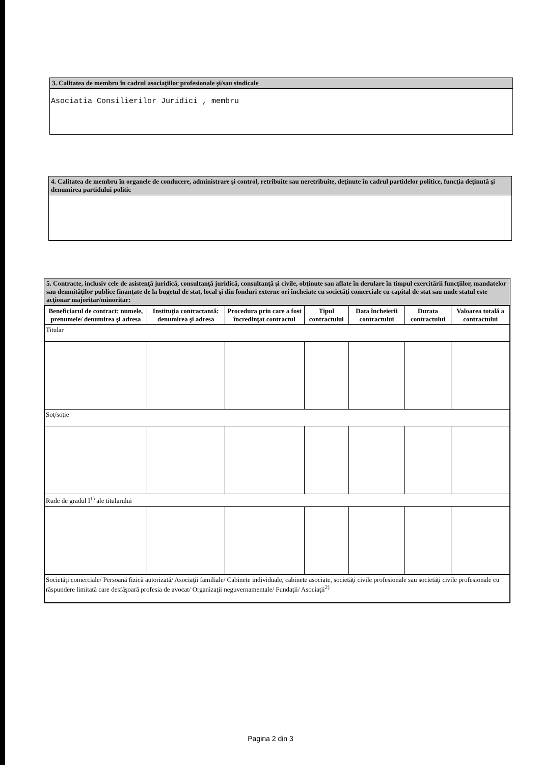3. Calitatea de membru în cadrul asociaţiilor profesionale şi/sau sindicale
Asociatia Consilierilor Juridici , membru
4. Calitatea de membru în organele de conducere, administrare şi control, retribuite sau neretribuite, deţinute în cadrul partidelor politice, funcţia deţinută şi denumirea partidului politic
5. Contracte, inclusiv cele de asistenţă juridică, consultanţă juridică, consultanţă şi civile, obţinute sau aflate în derulare în timpul exercitării funcţiilor, mandatelor sau demnităţilor publice finanţate de la bugetul de stat, local şi din fonduri externe ori încheiate cu societăţi comerciale cu capital de stat sau unde statul este acţionar majoritar/minoritar:
| Beneficiarul de contract: numele, prenumele/ denumirea şi adresa | Instituţia contractantă: denumirea şi adresa | Procedura prin care a fost încredinţat contractul | Tipul contractului | Data încheierii contractului | Durata contractului | Valoarea totală a contractului |
| --- | --- | --- | --- | --- | --- | --- |
| Titular | | | | | | |
| Soţ/soţie | | | | | | |
| Rude de gradul I<sup>1)</sup> ale titularului | | | | | | |
| Societăţi comerciale/ Persoană fizică autorizată/ Asociaţii familiale/ Cabinete individuale, cabinete asociate, societăţi civile profesionale sau societăţi civile profesionale cu răspundere limitată care desfăşoară profesia de avocat/ Organizaţii neguvernamentale/ Fundaţii/ Asociaţii<sup>2)</sup> | | | | | | |
Pagina 2 din 3